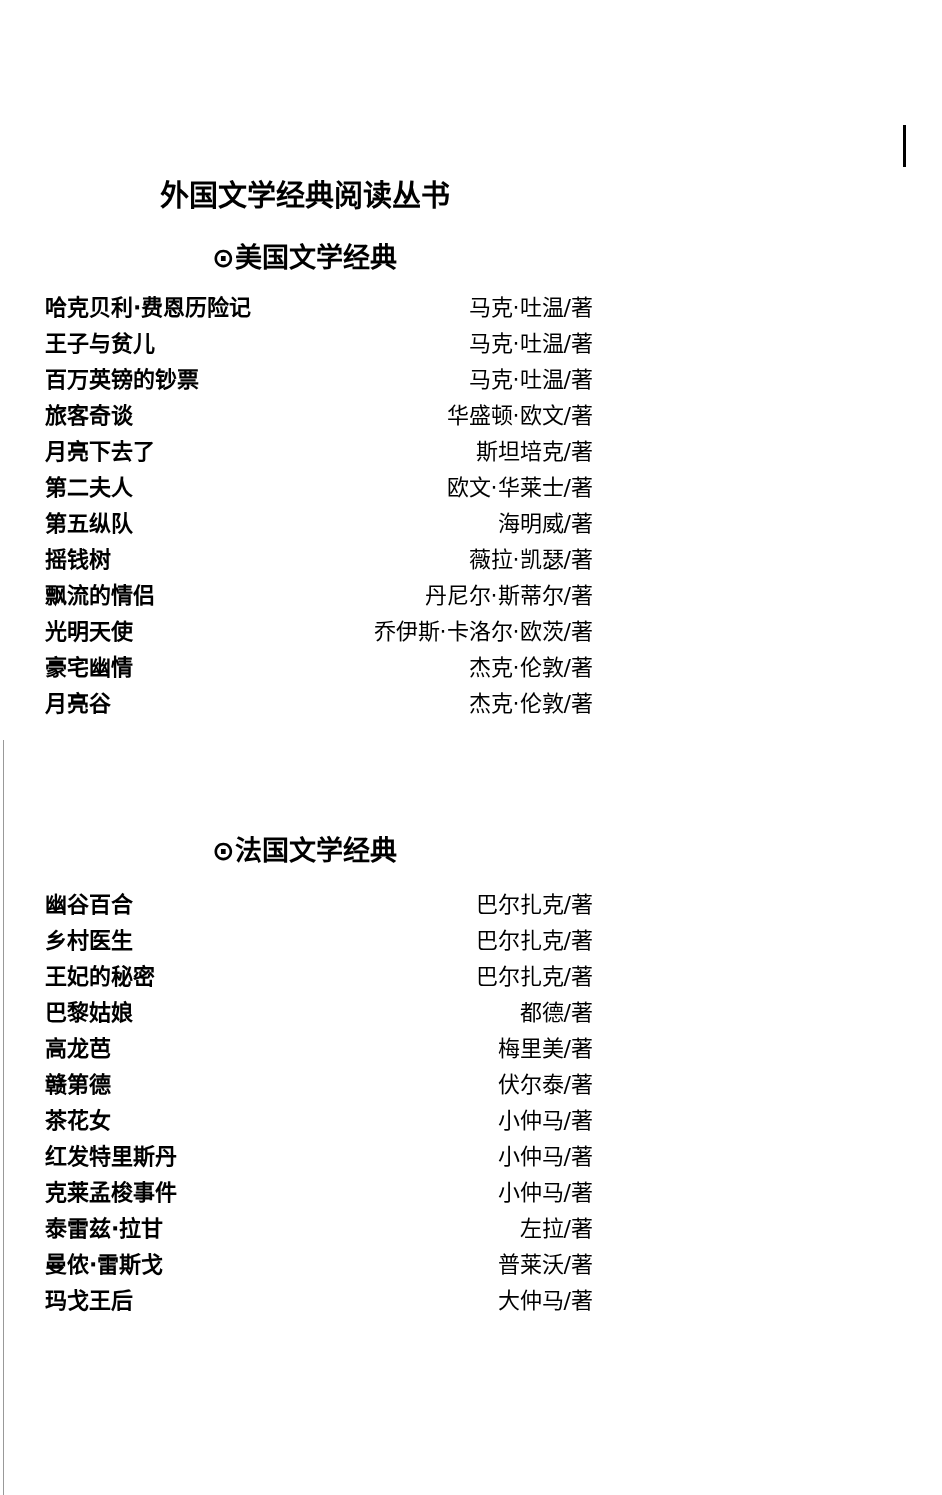外国文学经典阅读丛书
⊙美国文学经典
| 哈克贝利·费恩历险记 | 马克·吐温/著 |
| 王子与贫儿 | 马克·吐温/著 |
| 百万英镑的钞票 | 马克·吐温/著 |
| 旅客奇谈 | 华盛顿·欧文/著 |
| 月亮下去了 | 斯坦培克/著 |
| 第二夫人 | 欧文·华莱士/著 |
| 第五纵队 | 海明威/著 |
| 摇钱树 | 薇拉·凯瑟/著 |
| 飘流的情侣 | 丹尼尔·斯蒂尔/著 |
| 光明天使 | 乔伊斯·卡洛尔·欧茨/著 |
| 豪宅幽情 | 杰克·伦敦/著 |
| 月亮谷 | 杰克·伦敦/著 |
⊙法国文学经典
| 幽谷百合 | 巴尔扎克/著 |
| 乡村医生 | 巴尔扎克/著 |
| 王妃的秘密 | 巴尔扎克/著 |
| 巴黎姑娘 | 都德/著 |
| 高龙芭 | 梅里美/著 |
| 赣第德 | 伏尔泰/著 |
| 茶花女 | 小仲马/著 |
| 红发特里斯丹 | 小仲马/著 |
| 克莱孟梭事件 | 小仲马/著 |
| 泰雷兹·拉甘 | 左拉/著 |
| 曼侬·雷斯戈 | 普莱沃/著 |
| 玛戈王后 | 大仲马/著 |